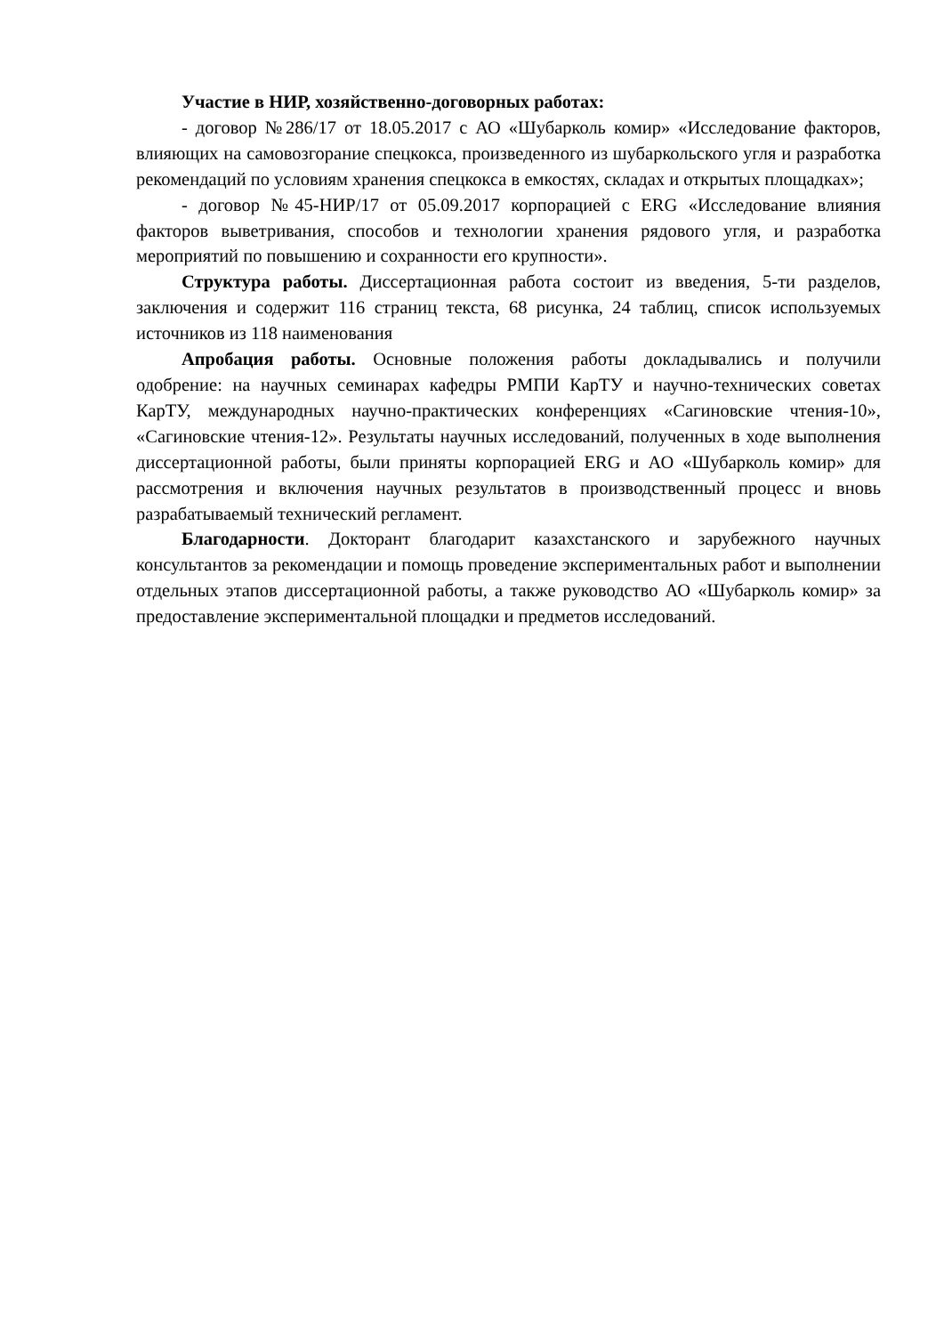Участие в НИР, хозяйственно-договорных работах:
- договор №286/17 от 18.05.2017 с АО «Шубарколь комир» «Исследование факторов, влияющих на самовозгорание спецкокса, произведенного из шубаркольского угля и разработка рекомендаций по условиям хранения спецкокса в емкостях, складах и открытых площадках»;
- договор №45-НИР/17 от 05.09.2017 корпорацией с ERG «Исследование влияния факторов выветривания, способов и технологии хранения рядового угля, и разработка мероприятий по повышению и сохранности его крупности».
Структура работы. Диссертационная работа состоит из введения, 5-ти разделов, заключения и содержит 116 страниц текста, 68 рисунка, 24 таблиц, список используемых источников из 118 наименования
Апробация работы. Основные положения работы докладывались и получили одобрение: на научных семинарах кафедры РМПИ КарТУ и научно-технических советах КарТУ, международных научно-практических конференциях «Сагиновские чтения-10», «Сагиновские чтения-12». Результаты научных исследований, полученных в ходе выполнения диссертационной работы, были приняты корпорацией ERG и АО «Шубарколь комир» для рассмотрения и включения научных результатов в производственный процесс и вновь разрабатываемый технический регламент.
Благодарности. Докторант благодарит казахстанского и зарубежного научных консультантов за рекомендации и помощь проведение экспериментальных работ и выполнении отдельных этапов диссертационной работы, а также руководство АО «Шубарколь комир» за предоставление экспериментальной площадки и предметов исследований.